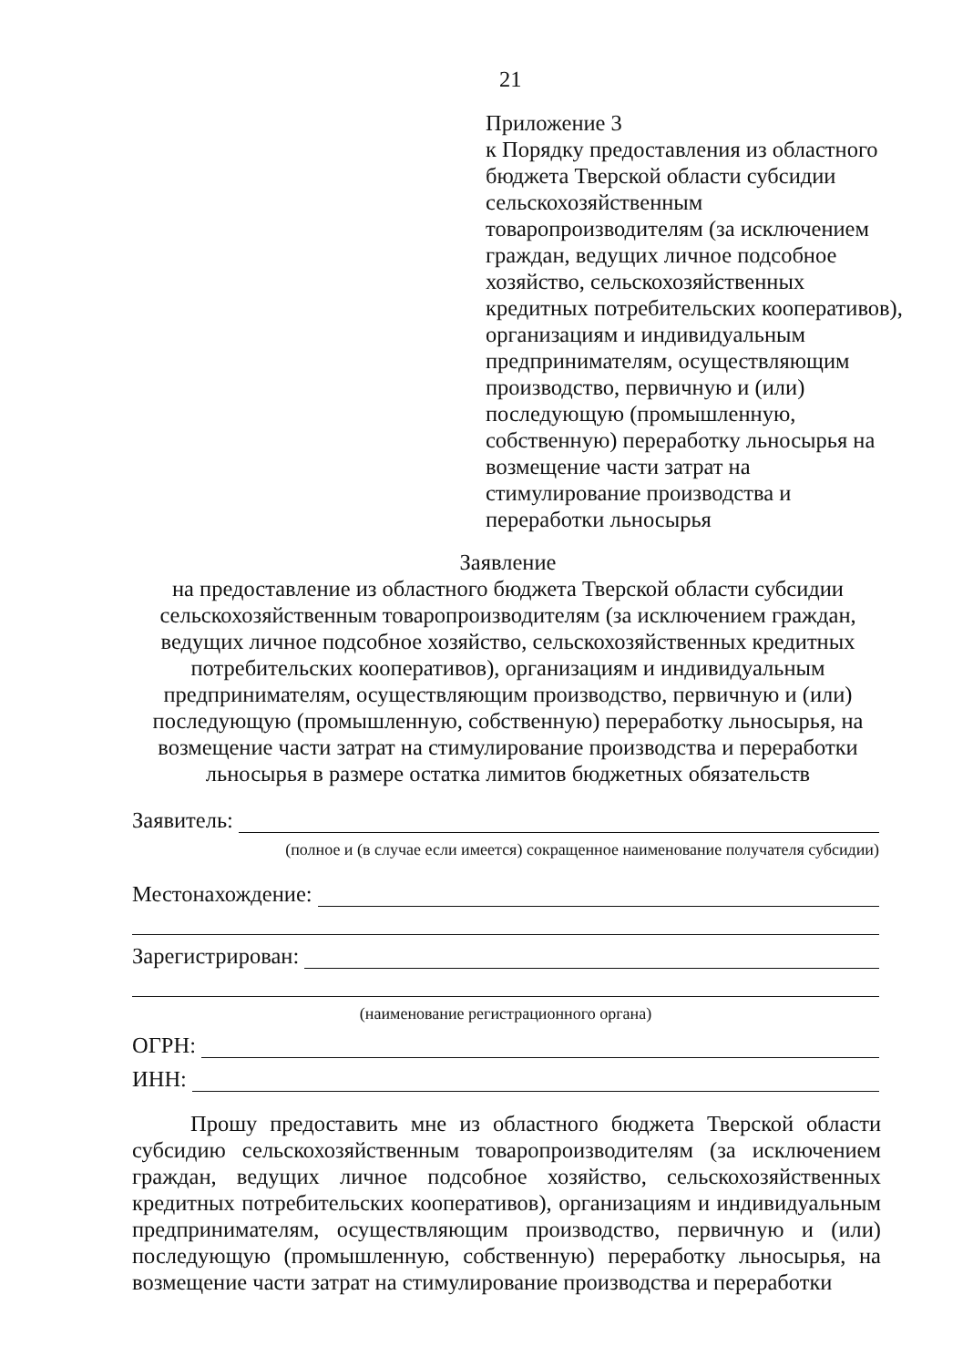21
Приложение 3
к Порядку предоставления из областного бюджета Тверской области субсидии сельскохозяйственным товаропроизводителям (за исключением граждан, ведущих личное подсобное хозяйство, сельскохозяйственных кредитных потребительских кооперативов), организациям и индивидуальным предпринимателям, осуществляющим производство, первичную и (или) последующую (промышленную, собственную) переработку льносырья на возмещение части затрат на стимулирование производства и переработки льносырья
Заявление
на предоставление из областного бюджета Тверской области субсидии сельскохозяйственным товаропроизводителям (за исключением граждан, ведущих личное подсобное хозяйство, сельскохозяйственных кредитных потребительских кооперативов), организациям и индивидуальным предпринимателям, осуществляющим производство, первичную и (или) последующую (промышленную, собственную) переработку льносырья, на возмещение части затрат на стимулирование производства и переработки льносырья в размере остатка лимитов бюджетных обязательств
Заявитель:
(полное и (в случае если имеется) сокращенное наименование получателя субсидии)
Местонахождение:
Зарегистрирован:
(наименование регистрационного органа)
ОГРН:
ИНН:
Прошу предоставить мне из областного бюджета Тверской области субсидию сельскохозяйственным товаропроизводителям (за исключением граждан, ведущих личное подсобное хозяйство, сельскохозяйственных кредитных потребительских кооперативов), организациям и индивидуальным предпринимателям, осуществляющим производство, первичную и (или) последующую (промышленную, собственную) переработку льносырья, на возмещение части затрат на стимулирование производства и переработки